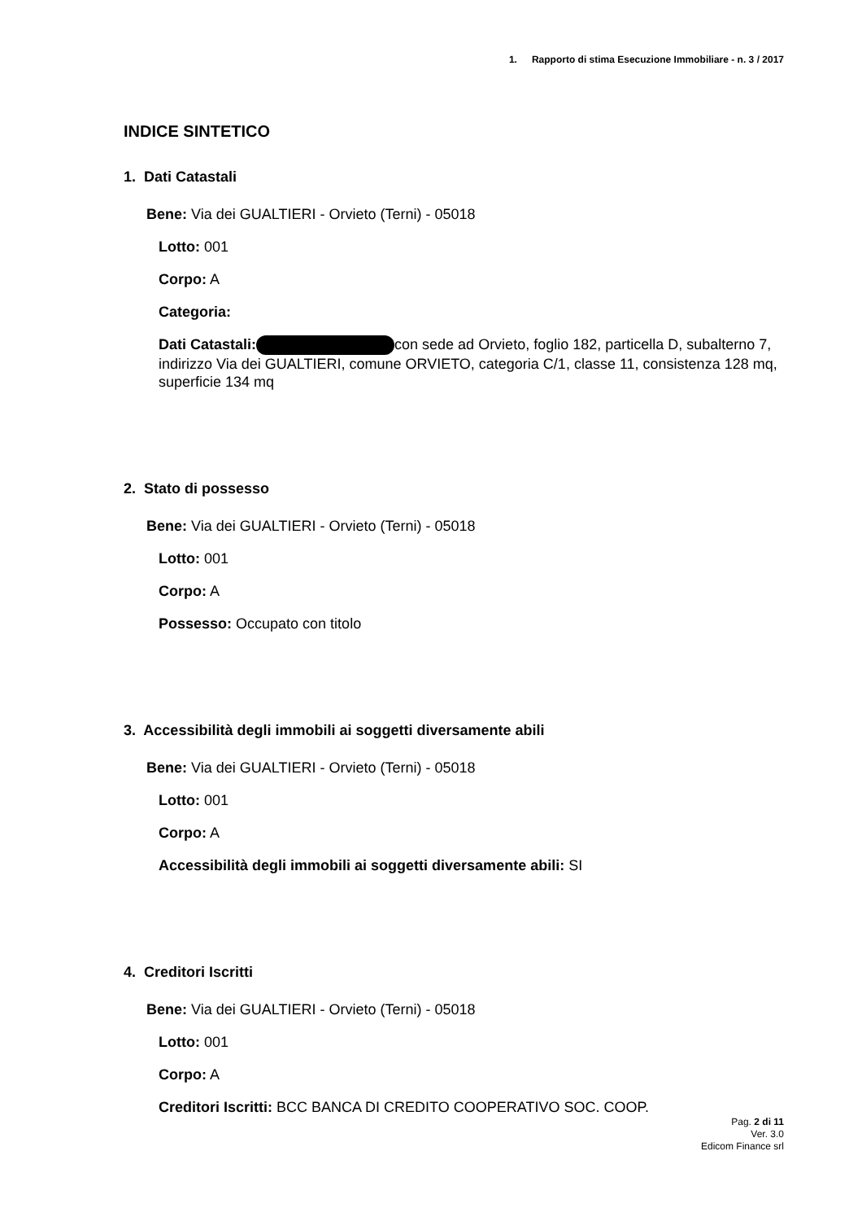1. Rapporto di stima Esecuzione Immobiliare - n. 3 / 2017
INDICE SINTETICO
1. Dati Catastali
Bene: Via dei GUALTIERI - Orvieto (Terni) - 05018
Lotto: 001
Corpo: A
Categoria:
Dati Catastali: con sede ad Orvieto, foglio 182, particella D, subalterno 7, indirizzo Via dei GUALTIERI, comune ORVIETO, categoria C/1, classe 11, consistenza 128 mq, superficie 134 mq
2. Stato di possesso
Bene: Via dei GUALTIERI - Orvieto (Terni) - 05018
Lotto: 001
Corpo: A
Possesso: Occupato con titolo
3. Accessibilità degli immobili ai soggetti diversamente abili
Bene: Via dei GUALTIERI - Orvieto (Terni) - 05018
Lotto: 001
Corpo: A
Accessibilità degli immobili ai soggetti diversamente abili: SI
4. Creditori Iscritti
Bene: Via dei GUALTIERI - Orvieto (Terni) - 05018
Lotto: 001
Corpo: A
Creditori Iscritti: BCC BANCA DI CREDITO COOPERATIVO SOC. COOP.
Pag. 2 di 11
Ver. 3.0
Edicom Finance srl